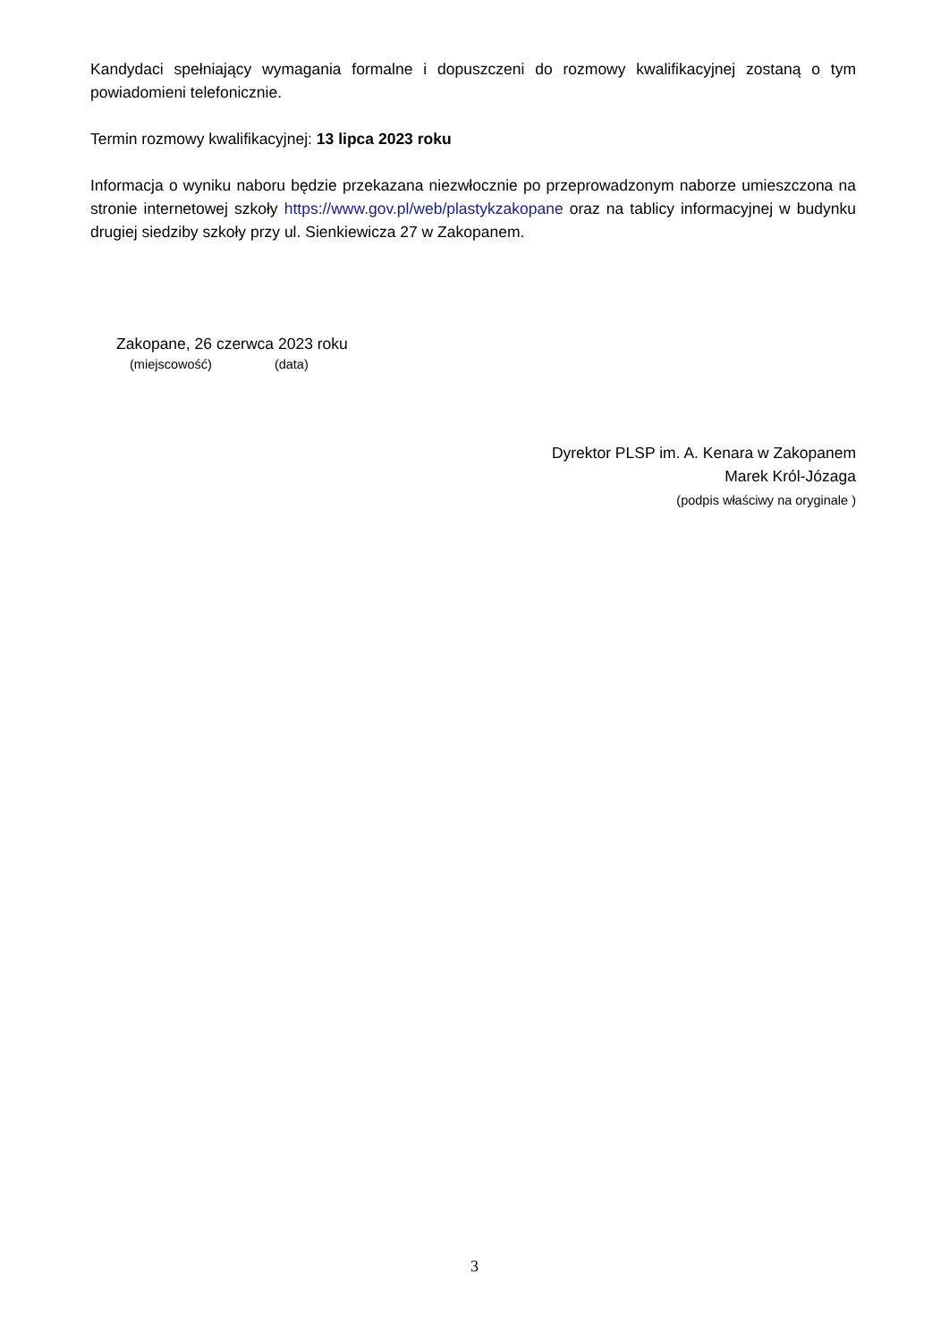Kandydaci spełniający wymagania formalne i dopuszczeni do rozmowy kwalifikacyjnej zostaną o tym powiadomieni telefonicznie.
Termin rozmowy kwalifikacyjnej: 13 lipca 2023 roku
Informacja o wyniku naboru będzie przekazana niezwłocznie po przeprowadzonym naborze umieszczona na stronie internetowej szkoły https://www.gov.pl/web/plastykzakopane oraz na tablicy informacyjnej w budynku drugiej siedziby szkoły przy ul. Sienkiewicza 27 w Zakopanem.
Zakopane, 26 czerwca 2023 roku
(miejscowość) (data)
Dyrektor PLSP im. A. Kenara w Zakopanem
Marek Król-Józaga
(podpis właściwy na oryginale )
3